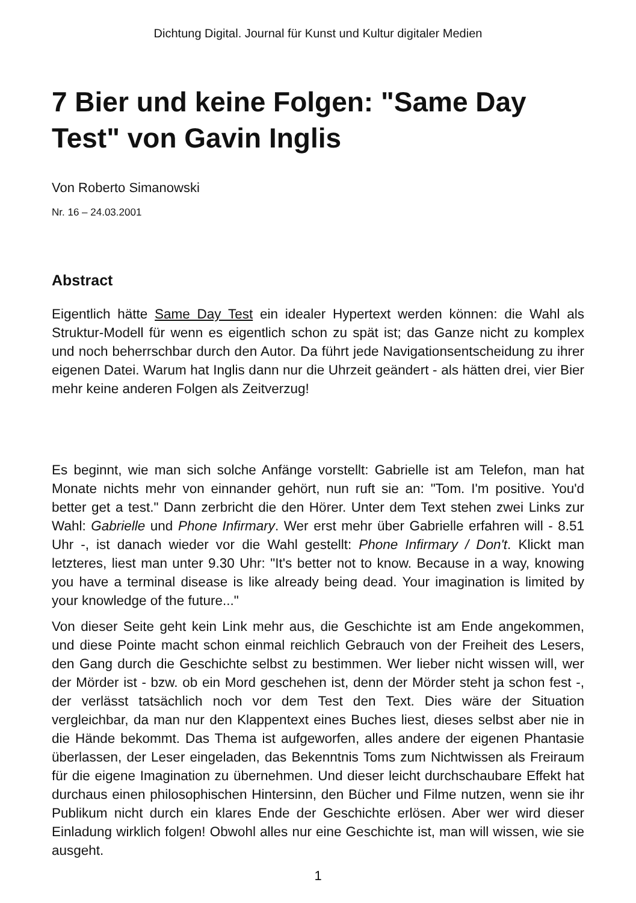Dichtung Digital. Journal für Kunst und Kultur digitaler Medien
7 Bier und keine Folgen: "Same Day Test" von Gavin Inglis
Von Roberto Simanowski
Nr. 16 – 24.03.2001
Abstract
Eigentlich hätte Same Day Test ein idealer Hypertext werden können: die Wahl als Struktur-Modell für wenn es eigentlich schon zu spät ist; das Ganze nicht zu komplex und noch beherrschbar durch den Autor. Da führt jede Navigationsentscheidung zu ihrer eigenen Datei. Warum hat Inglis dann nur die Uhrzeit geändert - als hätten drei, vier Bier mehr keine anderen Folgen als Zeitverzug!
Es beginnt, wie man sich solche Anfänge vorstellt: Gabrielle ist am Telefon, man hat Monate nichts mehr von einnander gehört, nun ruft sie an: "Tom. I'm positive. You'd better get a test." Dann zerbricht die den Hörer. Unter dem Text stehen zwei Links zur Wahl: Gabrielle und Phone Infirmary. Wer erst mehr über Gabrielle erfahren will - 8.51 Uhr -, ist danach wieder vor die Wahl gestellt: Phone Infirmary / Don't. Klickt man letzteres, liest man unter 9.30 Uhr: "It's better not to know. Because in a way, knowing you have a terminal disease is like already being dead. Your imagination is limited by your knowledge of the future..."
Von dieser Seite geht kein Link mehr aus, die Geschichte ist am Ende angekommen, und diese Pointe macht schon einmal reichlich Gebrauch von der Freiheit des Lesers, den Gang durch die Geschichte selbst zu bestimmen. Wer lieber nicht wissen will, wer der Mörder ist - bzw. ob ein Mord geschehen ist, denn der Mörder steht ja schon fest -, der verlässt tatsächlich noch vor dem Test den Text. Dies wäre der Situation vergleichbar, da man nur den Klappentext eines Buches liest, dieses selbst aber nie in die Hände bekommt. Das Thema ist aufgeworfen, alles andere der eigenen Phantasie überlassen, der Leser eingeladen, das Bekenntnis Toms zum Nichtwissen als Freiraum für die eigene Imagination zu übernehmen. Und dieser leicht durchschaubare Effekt hat durchaus einen philosophischen Hintersinn, den Bücher und Filme nutzen, wenn sie ihr Publikum nicht durch ein klares Ende der Geschichte erlösen. Aber wer wird dieser Einladung wirklich folgen! Obwohl alles nur eine Geschichte ist, man will wissen, wie sie ausgeht.
1